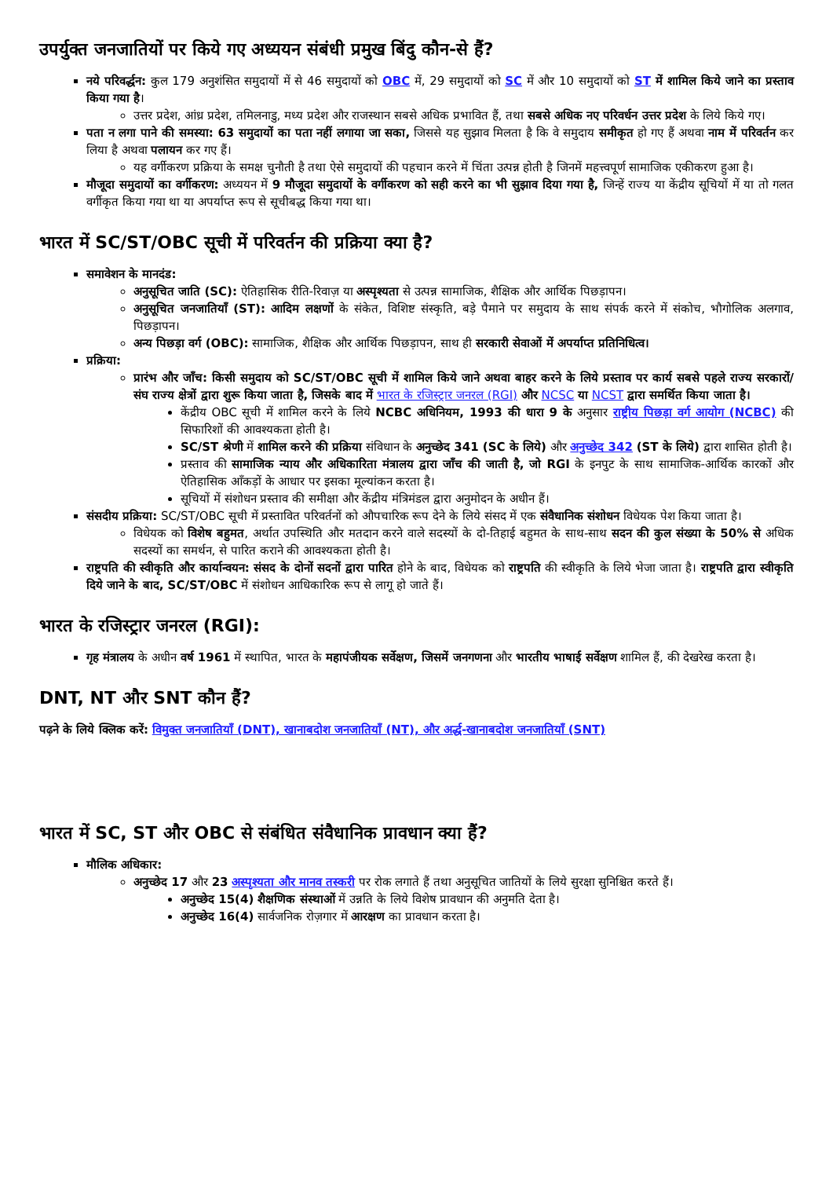उपर्युक्त जनजातियों पर किये गए अध्ययन संबंधी प्रमुख बिंदु कौन-से हैं?
नये परिवर्द्धन: कुल 179 अनुशंसित समुदायों में से 46 समुदायों को OBC में, 29 समुदायों को SC में और 10 समुदायों को ST में शामिल किये जाने का प्रस्ताव किया गया है।
उत्तर प्रदेश, आंध्र प्रदेश, तमिलनाडु, मध्य प्रदेश और राजस्थान सबसे अधिक प्रभावित हैं, तथा सबसे अधिक नए परिवर्धन उत्तर प्रदेश के लिये किये गए।
पता न लगा पाने की समस्या: 63 समुदायों का पता नहीं लगाया जा सका, जिससे यह सुझाव मिलता है कि वे समुदाय समीकृत हो गए हैं अथवा नाम में परिवर्तन कर लिया है अथवा पलायन कर गए हैं।
यह वर्गीकरण प्रक्रिया के समक्ष चुनौती है तथा ऐसे समुदायों की पहचान करने में चिंता उत्पन्न होती है जिनमें महत्त्वपूर्ण सामाजिक एकीकरण हुआ है।
मौजूदा समुदायों का वर्गीकरण: अध्ययन में 9 मौजूदा समुदायों के वर्गीकरण को सही करने का भी सुझाव दिया गया है, जिन्हें राज्य या केंद्रीय सूचियों में या तो गलत वर्गीकृत किया गया था या अपर्याप्त रूप से सूचीबद्ध किया गया था।
भारत में SC/ST/OBC सूची में परिवर्तन की प्रक्रिया क्या है?
समावेशन के मानदंड:
अनुसूचित जाति (SC): ऐतिहासिक रीति-रिवाज़ या अस्पृश्यता से उत्पन्न सामाजिक, शैक्षिक और आर्थिक पिछड़ापन।
अनुसूचित जनजातियाँ (ST): आदिम लक्षणों के संकेत, विशिष्ट संस्कृति, बड़े पैमाने पर समुदाय के साथ संपर्क करने में संकोच, भौगोलिक अलगाव, पिछड़ापन।
अन्य पिछड़ा वर्ग (OBC): सामाजिक, शैक्षिक और आर्थिक पिछड़ापन, साथ ही सरकारी सेवाओं में अपर्याप्त प्रतिनिधित्व।
प्रक्रिया:
प्रारंभ और जाँच: किसी समुदाय को SC/ST/OBC सूची में शामिल किये जाने अथवा बाहर करने के लिये प्रस्ताव पर कार्य सबसे पहले राज्य सरकारों/संघ राज्य क्षेत्रों द्वारा शुरू किया जाता है, जिसके बाद में भारत के रजिस्ट्रार जनरल (RGI) और NCSC या NCST द्वारा समर्थित किया जाता है।
केंद्रीय OBC सूची में शामिल करने के लिये NCBC अधिनियम, 1993 की धारा 9 के अनुसार राष्ट्रीय पिछड़ा वर्ग आयोग (NCBC) की सिफारिशों की आवश्यकता होती है।
SC/ST श्रेणी में शामिल करने की प्रक्रिया संविधान के अनुच्छेद 341 (SC के लिये) और अनुच्छेद 342 (ST के लिये) द्वारा शासित होती है।
प्रस्ताव की सामाजिक न्याय और अधिकारिता मंत्रालय द्वारा जाँच की जाती है, जो RGI के इनपुट के साथ सामाजिक-आर्थिक कारकों और ऐतिहासिक आँकड़ों के आधार पर इसका मूल्यांकन करता है।
सूचियों में संशोधन प्रस्ताव की समीक्षा और केंद्रीय मंत्रिमंडल द्वारा अनुमोदन के अधीन हैं।
संसदीय प्रक्रिया: SC/ST/OBC सूची में प्रस्तावित परिवर्तनों को औपचारिक रूप देने के लिये संसद में एक संवैधानिक संशोधन विधेयक पेश किया जाता है।
विधेयक को विशेष बहुमत, अर्थात उपस्थिति और मतदान करने वाले सदस्यों के दो-तिहाई बहुमत के साथ-साथ सदन की कुल संख्या के 50% से अधिक सदस्यों का समर्थन, से पारित कराने की आवश्यकता होती है।
राष्ट्रपति की स्वीकृति और कार्यान्वयन: संसद के दोनों सदनों द्वारा पारित होने के बाद, विधेयक को राष्ट्रपति की स्वीकृति के लिये भेजा जाता है। राष्ट्रपति द्वारा स्वीकृति दिये जाने के बाद, SC/ST/OBC में संशोधन आधिकारिक रूप से लागू हो जाते हैं।
भारत के रजिस्ट्रार जनरल (RGI):
गृह मंत्रालय के अधीन वर्ष 1961 में स्थापित, भारत के महापंजीयक सर्वेक्षण, जिसमें जनगणना और भारतीय भाषाई सर्वेक्षण शामिल हैं, की देखरेख करता है।
DNT, NT और SNT कौन हैं?
पढ़ने के लिये क्लिक करें: विमुक्त जनजातियाँ (DNT), खानाबदोश जनजातियाँ (NT), और अर्द्ध-खानाबदोश जनजातियाँ (SNT)
भारत में SC, ST और OBC से संबंधित संवैधानिक प्रावधान क्या हैं?
मौलिक अधिकार:
अनुच्छेद 17 और 23 अस्पृश्यता और मानव तस्करी पर रोक लगाते हैं तथा अनुसूचित जातियों के लिये सुरक्षा सुनिश्चित करते हैं।
अनुच्छेद 15(4) शैक्षणिक संस्थाओं में उन्नति के लिये विशेष प्रावधान की अनुमति देता है।
अनुच्छेद 16(4) सार्वजनिक रोज़गार में आरक्षण का प्रावधान करता है।